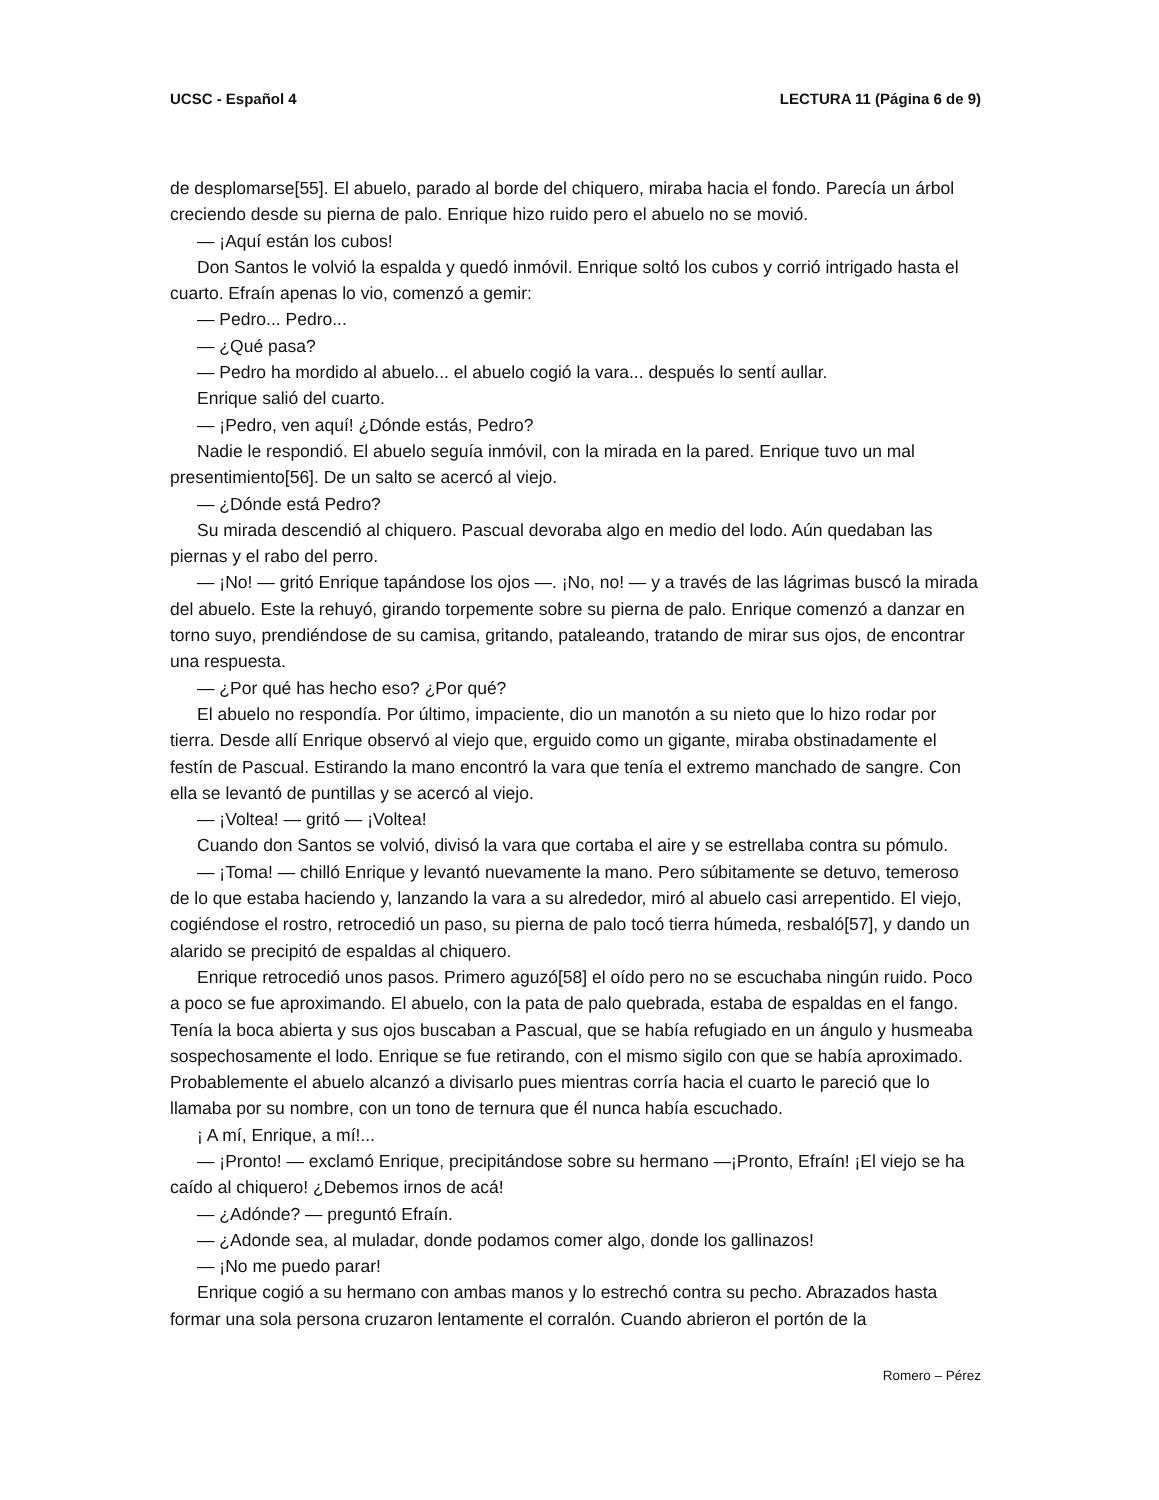UCSC - Español 4 LECTURA 11 (Página 6 de 9)
de desplomarse[55]. El abuelo, parado al borde del chiquero, miraba hacia el fondo. Parecía un árbol creciendo desde su pierna de palo. Enrique hizo ruido pero el abuelo no se movió.
— ¡Aquí están los cubos!
Don Santos le volvió la espalda y quedó inmóvil. Enrique soltó los cubos y corrió intrigado hasta el cuarto. Efraín apenas lo vio, comenzó a gemir:
— Pedro... Pedro...
— ¿Qué pasa?
— Pedro ha mordido al abuelo... el abuelo cogió la vara... después lo sentí aullar.
Enrique salió del cuarto.
— ¡Pedro, ven aquí! ¿Dónde estás, Pedro?
Nadie le respondió. El abuelo seguía inmóvil, con la mirada en la pared. Enrique tuvo un mal presentimiento[56]. De un salto se acercó al viejo.
— ¿Dónde está Pedro?
Su mirada descendió al chiquero. Pascual devoraba algo en medio del lodo. Aún quedaban las piernas y el rabo del perro.
— ¡No! — gritó Enrique tapándose los ojos —. ¡No, no! — y a través de las lágrimas buscó la mirada del abuelo. Este la rehuyó, girando torpemente sobre su pierna de palo. Enrique comenzó a danzar en torno suyo, prendiéndose de su camisa, gritando, pataleando, tratando de mirar sus ojos, de encontrar una respuesta.
— ¿Por qué has hecho eso? ¿Por qué?
El abuelo no respondía. Por último, impaciente, dio un manotón a su nieto que lo hizo rodar por tierra. Desde allí Enrique observó al viejo que, erguido como un gigante, miraba obstinadamente el festín de Pascual. Estirando la mano encontró la vara que tenía el extremo manchado de sangre. Con ella se levantó de puntillas y se acercó al viejo.
— ¡Voltea! — gritó — ¡Voltea!
Cuando don Santos se volvió, divisó la vara que cortaba el aire y se estrellaba contra su pómulo.
— ¡Toma! — chilló Enrique y levantó nuevamente la mano. Pero súbitamente se detuvo, temeroso de lo que estaba haciendo y, lanzando la vara a su alrededor, miró al abuelo casi arrepentido. El viejo, cogiéndose el rostro, retrocedió un paso, su pierna de palo tocó tierra húmeda, resbaló[57], y dando un alarido se precipitó de espaldas al chiquero.
Enrique retrocedió unos pasos. Primero aguzó[58] el oído pero no se escuchaba ningún ruido. Poco a poco se fue aproximando. El abuelo, con la pata de palo quebrada, estaba de espaldas en el fango. Tenía la boca abierta y sus ojos buscaban a Pascual, que se había refugiado en un ángulo y husmeaba sospechosamente el lodo. Enrique se fue retirando, con el mismo sigilo con que se había aproximado. Probablemente el abuelo alcanzó a divisarlo pues mientras corría hacia el cuarto le pareció que lo llamaba por su nombre, con un tono de ternura que él nunca había escuchado.
¡ A mí, Enrique, a mí!...
— ¡Pronto! — exclamó Enrique, precipitándose sobre su hermano —¡Pronto, Efraín! ¡El viejo se ha caído al chiquero! ¿Debemos irnos de acá!
— ¿Adónde? — preguntó Efraín.
— ¿Adonde sea, al muladar, donde podamos comer algo, donde los gallinazos!
— ¡No me puedo parar!
Enrique cogió a su hermano con ambas manos y lo estrechó contra su pecho. Abrazados hasta formar una sola persona cruzaron lentamente el corralón. Cuando abrieron el portón de la
Romero – Pérez